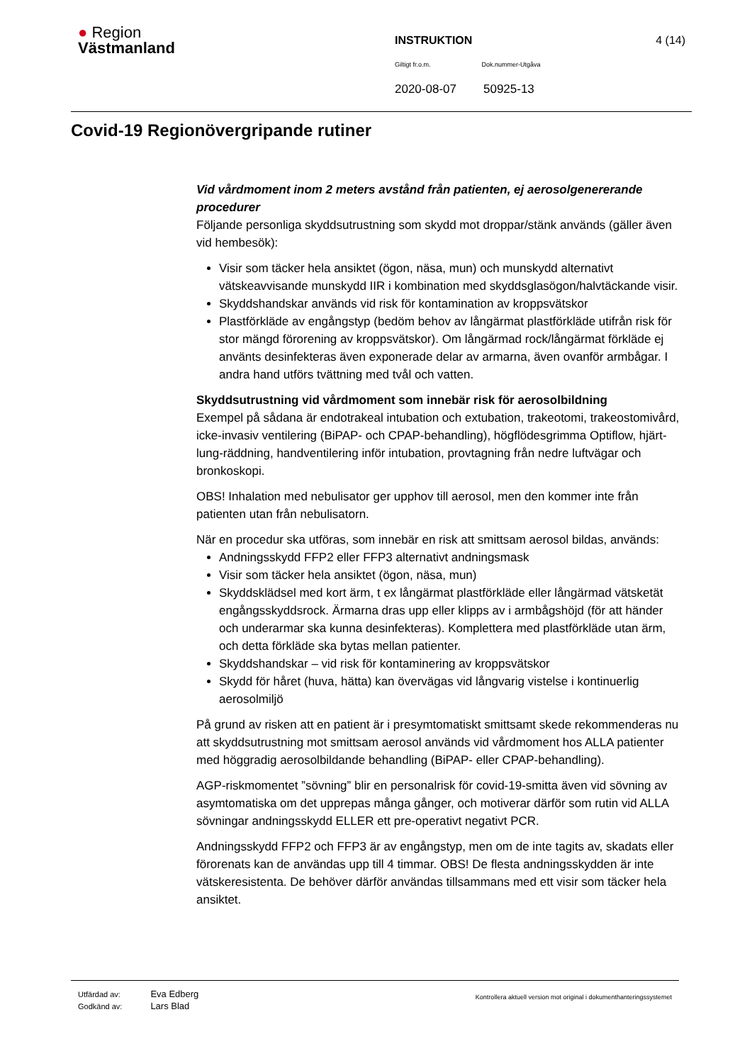● Region
Västmanland
INSTRUKTION 4 (14)
Giltigt fr.o.m. Dok.nummer-Utgåva
2020-08-07 50925-13
Covid-19 Regionövergripande rutiner
Vid vårdmoment inom 2 meters avstånd från patienten, ej aerosolgenererande procedurer
Följande personliga skyddsutrustning som skydd mot droppar/stänk används (gäller även vid hembesök):
Visir som täcker hela ansiktet (ögon, näsa, mun) och munskydd alternativt vätskeavvisande munskydd IIR i kombination med skyddsglasögon/halvtäckande visir.
Skyddshandskar används vid risk för kontamination av kroppsvätskor
Plastförkläde av engångstyp (bedöm behov av långärmat plastförkläde utifrån risk för stor mängd förorening av kroppsvätskor). Om långärmad rock/långärmat förkläde ej använts desinfekteras även exponerade delar av armarna, även ovanför armbågar. I andra hand utförs tvättning med tvål och vatten.
Skyddsutrustning vid vårdmoment som innebär risk för aerosolbildning
Exempel på sådana är endotrakeal intubation och extubation, trakeotomi, trakeostomivård, icke-invasiv ventilering (BiPAP- och CPAP-behandling), högflödesgrimma Optiflow, hjärt-lung-räddning, handventilering inför intubation, provtagning från nedre luftvägar och bronkoskopi.
OBS! Inhalation med nebulisator ger upphov till aerosol, men den kommer inte från patienten utan från nebulisatorn.
När en procedur ska utföras, som innebär en risk att smittsam aerosol bildas, används:
Andningsskydd FFP2 eller FFP3 alternativt andningsmask
Visir som täcker hela ansiktet (ögon, näsa, mun)
Skyddsklädsel med kort ärm, t ex långärmat plastförkläde eller långärmad vätsketät engångsskyddsrock. Ärmarna dras upp eller klipps av i armbågshöjd (för att händer och underarmar ska kunna desinfekteras). Komplettera med plastförkläde utan ärm, och detta förkläde ska bytas mellan patienter.
Skyddshandskar – vid risk för kontaminering av kroppsvätskor
Skydd för håret (huva, hätta) kan övervägas vid långvarig vistelse i kontinuerlig aerosolmiljö
På grund av risken att en patient är i presymtomatiskt smittsamt skede rekommenderas nu att skyddsutrustning mot smittsam aerosol används vid vårdmoment hos ALLA patienter med höggradig aerosolbildande behandling (BiPAP- eller CPAP-behandling).
AGP-riskmomentet ”sövning” blir en personalrisk för covid-19-smitta även vid sövning av asymtomatiska om det upprepas många gånger, och motiverar därför som rutin vid ALLA sövningar andningsskydd ELLER ett pre-operativt negativt PCR.
Andningsskydd FFP2 och FFP3 är av engångstyp, men om de inte tagits av, skadats eller förorenats kan de användas upp till 4 timmar. OBS! De flesta andningsskydden är inte vätskeresistenta. De behöver därför användas tillsammans med ett visir som täcker hela ansiktet.
| Utfärdad av: | Eva Edberg |
| Godkänd av: | Lars Blad |
Kontrollera aktuell version mot original i dokumenthanteringssystemet